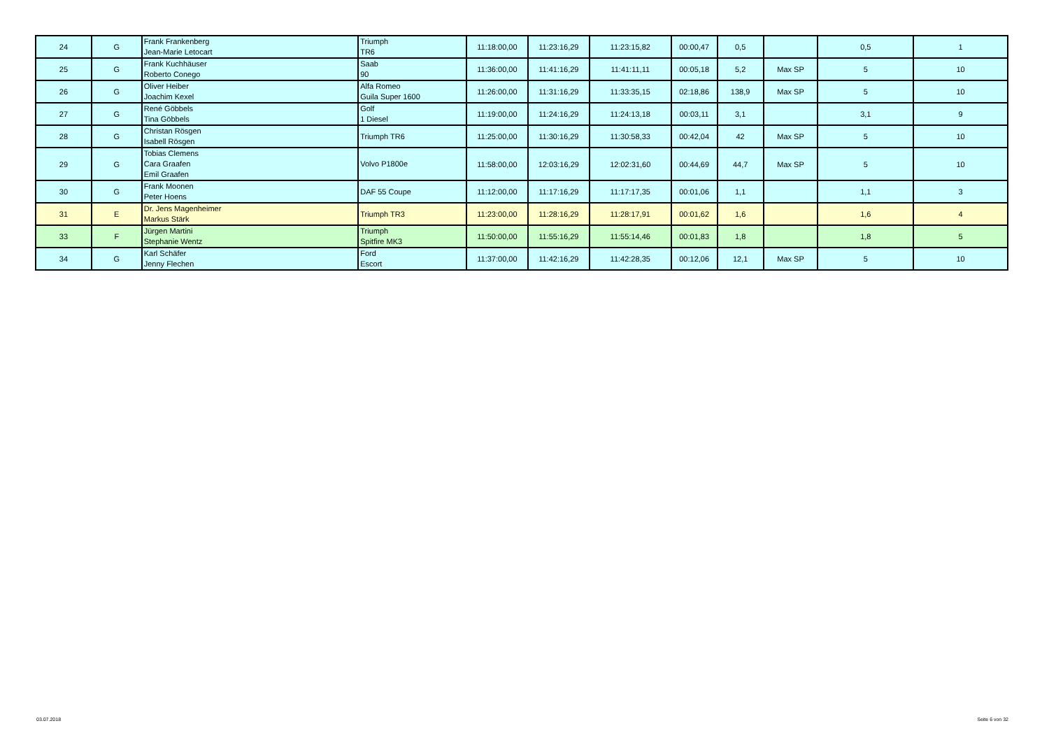| 24 | G | Frank Frankenberg Jean-Marie Letocart | Triumph TR6 | 11:18:00,00 | 11:23:16,29 | 11:23:15,82 | 00:00,47 | 0,5 | | 0,5 | 1 |
| 25 | G | Frank Kuchhäuser Roberto Conego | Saab 90 | 11:36:00,00 | 11:41:16,29 | 11:41:11,11 | 00:05,18 | 5,2 | Max SP | 5 | 10 |
| 26 | G | Oliver Heiber Joachim Kexel | Alfa Romeo Guila Super 1600 | 11:26:00,00 | 11:31:16,29 | 11:33:35,15 | 02:18,86 | 138,9 | Max SP | 5 | 10 |
| 27 | G | René Göbbels Tina Göbbels | Golf 1 Diesel | 11:19:00,00 | 11:24:16,29 | 11:24:13,18 | 00:03,11 | 3,1 | | 3,1 | 9 |
| 28 | G | Christan Rösgen Isabell Rösgen | Triumph TR6 | 11:25:00,00 | 11:30:16,29 | 11:30:58,33 | 00:42,04 | 42 | Max SP | 5 | 10 |
| 29 | G | Tobias Clemens Cara Graafen Emil Graafen | Volvo P1800e | 11:58:00,00 | 12:03:16,29 | 12:02:31,60 | 00:44,69 | 44,7 | Max SP | 5 | 10 |
| 30 | G | Frank Moonen Peter Hoens | DAF 55 Coupe | 11:12:00,00 | 11:17:16,29 | 11:17:17,35 | 00:01,06 | 1,1 | | 1,1 | 3 |
| 31 | E | Dr. Jens Magenheimer Markus Stärk | Triumph TR3 | 11:23:00,00 | 11:28:16,29 | 11:28:17,91 | 00:01,62 | 1,6 | | 1,6 | 4 |
| 33 | F | Jürgen Martini Stephanie Wentz | Triumph Spitfire MK3 | 11:50:00,00 | 11:55:16,29 | 11:55:14,46 | 00:01,83 | 1,8 | | 1,8 | 5 |
| 34 | G | Karl Schäfer Jenny Flechen | Ford Escort | 11:37:00,00 | 11:42:16,29 | 11:42:28,35 | 00:12,06 | 12,1 | Max SP | 5 | 10 |
03.07.2018 Seite 6 von 32